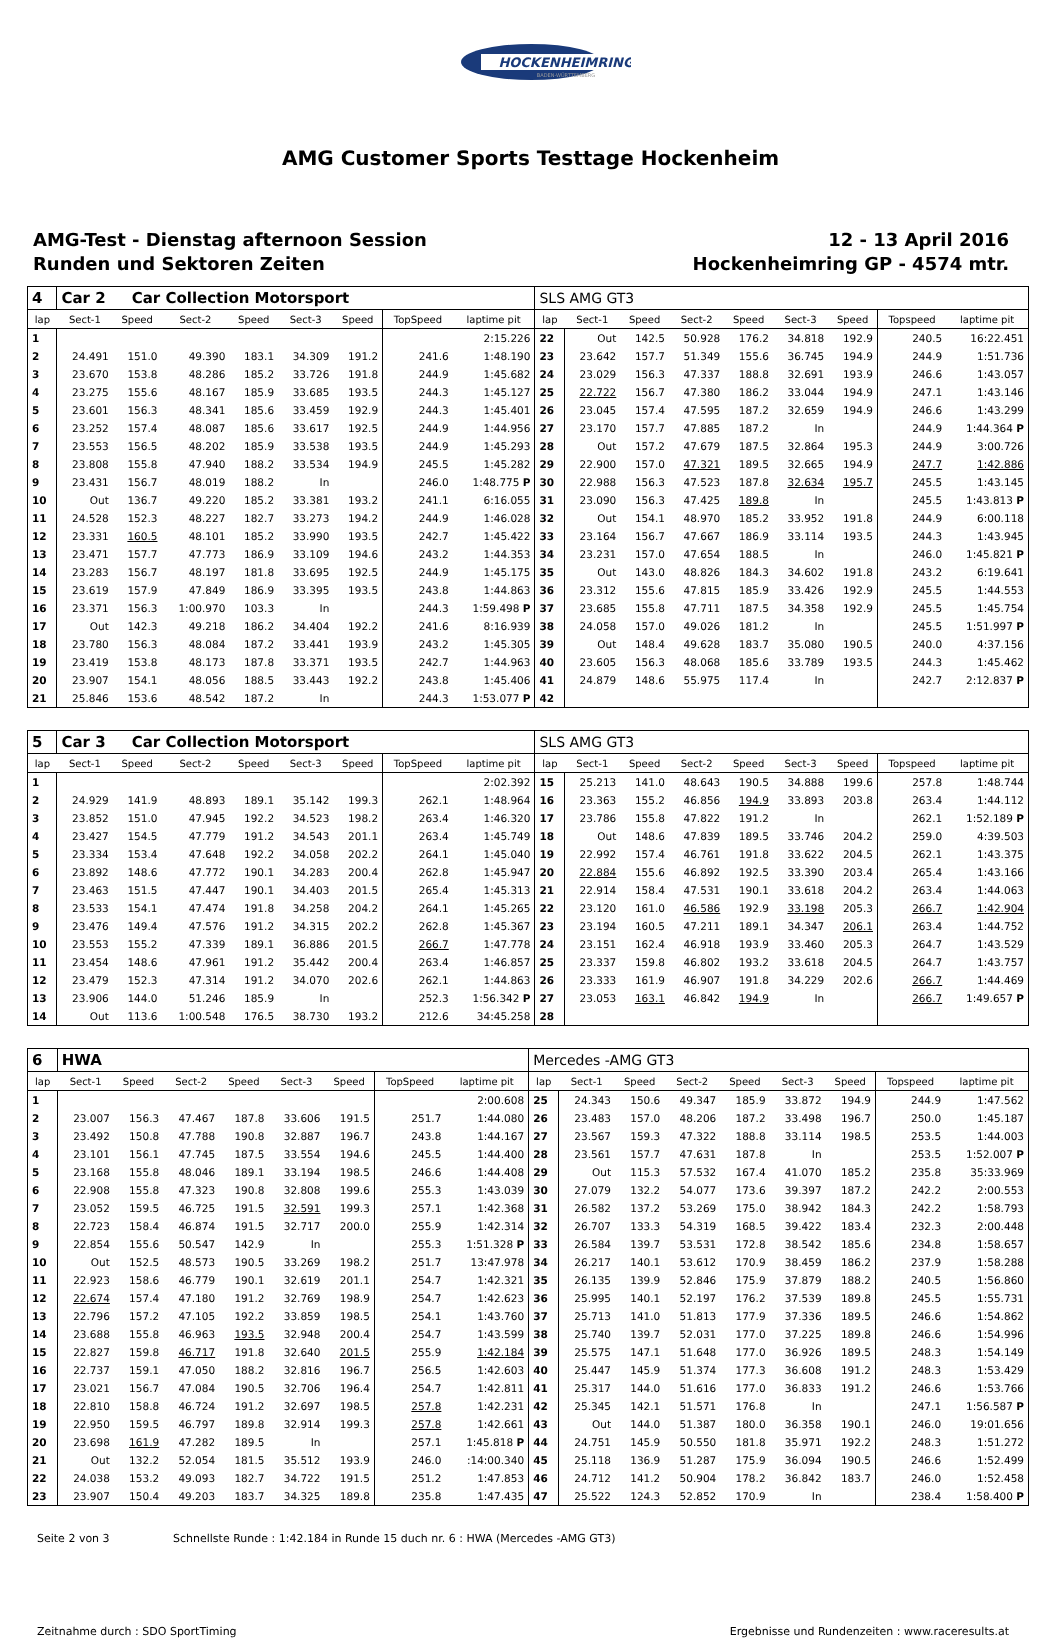HOCKENHEIMRING
BADEN-WÜRTTEMBERG
AMG Customer Sports Testtage Hockenheim
AMG-Test - Dienstag afternoon Session
Runden und Sektoren Zeiten
12 - 13 April 2016
Hockenheimring GP - 4574 mtr.
| 4 | Car 2 Car Collection Motorsport | | | | | | | | SLS AMG GT3 | | | | | | | | |
| lap | Sect-1 | Speed | Sect-2 | Speed | Sect-3 | Speed | TopSpeed | laptime pit | lap | Sect-1 | Speed | Sect-2 | Speed | Sect-3 | Speed | Topspeed | laptime pit |
| 1 | | | | | | | | 2:15.226 | 22 | Out | 142.5 | 50.928 | 176.2 | 34.818 | 192.9 | 240.5 | 16:22.451 |
| 2 | 24.491 | 151.0 | 49.390 | 183.1 | 34.309 | 191.2 | 241.6 | 1:48.190 | 23 | 23.642 | 157.7 | 51.349 | 155.6 | 36.745 | 194.9 | 244.9 | 1:51.736 |
| 3 | 23.670 | 153.8 | 48.286 | 185.2 | 33.726 | 191.8 | 244.9 | 1:45.682 | 24 | 23.029 | 156.3 | 47.337 | 188.8 | 32.691 | 193.9 | 246.6 | 1:43.057 |
| 4 | 23.275 | 155.6 | 48.167 | 185.9 | 33.685 | 193.5 | 244.3 | 1:45.127 | 25 | 22.722 | 156.7 | 47.380 | 186.2 | 33.044 | 194.9 | 247.1 | 1:43.146 |
| 5 | 23.601 | 156.3 | 48.341 | 185.6 | 33.459 | 192.9 | 244.3 | 1:45.401 | 26 | 23.045 | 157.4 | 47.595 | 187.2 | 32.659 | 194.9 | 246.6 | 1:43.299 |
| 6 | 23.252 | 157.4 | 48.087 | 185.6 | 33.617 | 192.5 | 244.9 | 1:44.956 | 27 | 23.170 | 157.7 | 47.885 | 187.2 | In | | 244.9 | 1:44.364 P |
| 7 | 23.553 | 156.5 | 48.202 | 185.9 | 33.538 | 193.5 | 244.9 | 1:45.293 | 28 | Out | 157.2 | 47.679 | 187.5 | 32.864 | 195.3 | 244.9 | 3:00.726 |
| 8 | 23.808 | 155.8 | 47.940 | 188.2 | 33.534 | 194.9 | 245.5 | 1:45.282 | 29 | 22.900 | 157.0 | 47.321 | 189.5 | 32.665 | 194.9 | 247.7 | 1:42.886 |
| 9 | 23.431 | 156.7 | 48.019 | 188.2 | In | | 246.0 | 1:48.775 P | 30 | 22.988 | 156.3 | 47.523 | 187.8 | 32.634 | 195.7 | 245.5 | 1:43.145 |
| 10 | Out | 136.7 | 49.220 | 185.2 | 33.381 | 193.2 | 241.1 | 6:16.055 | 31 | 23.090 | 156.3 | 47.425 | 189.8 | In | | 245.5 | 1:43.813 P |
| 11 | 24.528 | 152.3 | 48.227 | 182.7 | 33.273 | 194.2 | 244.9 | 1:46.028 | 32 | Out | 154.1 | 48.970 | 185.2 | 33.952 | 191.8 | 244.9 | 6:00.118 |
| 12 | 23.331 | 160.5 | 48.101 | 185.2 | 33.990 | 193.5 | 242.7 | 1:45.422 | 33 | 23.164 | 156.7 | 47.667 | 186.9 | 33.114 | 193.5 | 244.3 | 1:43.945 |
| 13 | 23.471 | 157.7 | 47.773 | 186.9 | 33.109 | 194.6 | 243.2 | 1:44.353 | 34 | 23.231 | 157.0 | 47.654 | 188.5 | In | | 246.0 | 1:45.821 P |
| 14 | 23.283 | 156.7 | 48.197 | 181.8 | 33.695 | 192.5 | 244.9 | 1:45.175 | 35 | Out | 143.0 | 48.826 | 184.3 | 34.602 | 191.8 | 243.2 | 6:19.641 |
| 15 | 23.619 | 157.9 | 47.849 | 186.9 | 33.395 | 193.5 | 243.8 | 1:44.863 | 36 | 23.312 | 155.6 | 47.815 | 185.9 | 33.426 | 192.9 | 245.5 | 1:44.553 |
| 16 | 23.371 | 156.3 | 1:00.970 | 103.3 | In | | 244.3 | 1:59.498 P | 37 | 23.685 | 155.8 | 47.711 | 187.5 | 34.358 | 192.9 | 245.5 | 1:45.754 |
| 17 | Out | 142.3 | 49.218 | 186.2 | 34.404 | 192.2 | 241.6 | 8:16.939 | 38 | 24.058 | 157.0 | 49.026 | 181.2 | In | | 245.5 | 1:51.997 P |
| 18 | 23.780 | 156.3 | 48.084 | 187.2 | 33.441 | 193.9 | 243.2 | 1:45.305 | 39 | Out | 148.4 | 49.628 | 183.7 | 35.080 | 190.5 | 240.0 | 4:37.156 |
| 19 | 23.419 | 153.8 | 48.173 | 187.8 | 33.371 | 193.5 | 242.7 | 1:44.963 | 40 | 23.605 | 156.3 | 48.068 | 185.6 | 33.789 | 193.5 | 244.3 | 1:45.462 |
| 20 | 23.907 | 154.1 | 48.056 | 188.5 | 33.443 | 192.2 | 243.8 | 1:45.406 | 41 | 24.879 | 148.6 | 55.975 | 117.4 | In | | 242.7 | 2:12.837 P |
| 21 | 25.846 | 153.6 | 48.542 | 187.2 | In | | 244.3 | 1:53.077 P | 42 | | | | | | | | |
| 5 | Car 3 Car Collection Motorsport | | | | | | | | SLS AMG GT3 | | | | | | | | |
| lap | Sect-1 | Speed | Sect-2 | Speed | Sect-3 | Speed | TopSpeed | laptime pit | lap | Sect-1 | Speed | Sect-2 | Speed | Sect-3 | Speed | Topspeed | laptime pit |
| 1 | | | | | | | | 2:02.392 | 15 | 25.213 | 141.0 | 48.643 | 190.5 | 34.888 | 199.6 | 257.8 | 1:48.744 |
| 2 | 24.929 | 141.9 | 48.893 | 189.1 | 35.142 | 199.3 | 262.1 | 1:48.964 | 16 | 23.363 | 155.2 | 46.856 | 194.9 | 33.893 | 203.8 | 263.4 | 1:44.112 |
| 3 | 23.852 | 151.0 | 47.945 | 192.2 | 34.523 | 198.2 | 263.4 | 1:46.320 | 17 | 23.786 | 155.8 | 47.822 | 191.2 | In | | 262.1 | 1:52.189 P |
| 4 | 23.427 | 154.5 | 47.779 | 191.2 | 34.543 | 201.1 | 263.4 | 1:45.749 | 18 | Out | 148.6 | 47.839 | 189.5 | 33.746 | 204.2 | 259.0 | 4:39.503 |
| 5 | 23.334 | 153.4 | 47.648 | 192.2 | 34.058 | 202.2 | 264.1 | 1:45.040 | 19 | 22.992 | 157.4 | 46.761 | 191.8 | 33.622 | 204.5 | 262.1 | 1:43.375 |
| 6 | 23.892 | 148.6 | 47.772 | 190.1 | 34.283 | 200.4 | 262.8 | 1:45.947 | 20 | 22.884 | 155.6 | 46.892 | 192.5 | 33.390 | 203.4 | 265.4 | 1:43.166 |
| 7 | 23.463 | 151.5 | 47.447 | 190.1 | 34.403 | 201.5 | 265.4 | 1:45.313 | 21 | 22.914 | 158.4 | 47.531 | 190.1 | 33.618 | 204.2 | 263.4 | 1:44.063 |
| 8 | 23.533 | 154.1 | 47.474 | 191.8 | 34.258 | 204.2 | 264.1 | 1:45.265 | 22 | 23.120 | 161.0 | 46.586 | 192.9 | 33.198 | 205.3 | 266.7 | 1:42.904 |
| 9 | 23.476 | 149.4 | 47.576 | 191.2 | 34.315 | 202.2 | 262.8 | 1:45.367 | 23 | 23.194 | 160.5 | 47.211 | 189.1 | 34.347 | 206.1 | 263.4 | 1:44.752 |
| 10 | 23.553 | 155.2 | 47.339 | 189.1 | 36.886 | 201.5 | 266.7 | 1:47.778 | 24 | 23.151 | 162.4 | 46.918 | 193.9 | 33.460 | 205.3 | 264.7 | 1:43.529 |
| 11 | 23.454 | 148.6 | 47.961 | 191.2 | 35.442 | 200.4 | 263.4 | 1:46.857 | 25 | 23.337 | 159.8 | 46.802 | 193.2 | 33.618 | 204.5 | 264.7 | 1:43.757 |
| 12 | 23.479 | 152.3 | 47.314 | 191.2 | 34.070 | 202.6 | 262.1 | 1:44.863 | 26 | 23.333 | 161.9 | 46.907 | 191.8 | 34.229 | 202.6 | 266.7 | 1:44.469 |
| 13 | 23.906 | 144.0 | 51.246 | 185.9 | In | | 252.3 | 1:56.342 P | 27 | 23.053 | 163.1 | 46.842 | 194.9 | In | | 266.7 | 1:49.657 P |
| 14 | Out | 113.6 | 1:00.548 | 176.5 | 38.730 | 193.2 | 212.6 | 34:45.258 | 28 | | | | | | | | |
| 6 | HWA | | | | | | | | Mercedes -AMG GT3 | | | | | | | | |
| lap | Sect-1 | Speed | Sect-2 | Speed | Sect-3 | Speed | TopSpeed | laptime pit | lap | Sect-1 | Speed | Sect-2 | Speed | Sect-3 | Speed | Topspeed | laptime pit |
| 1 | | | | | | | | 2:00.608 | 25 | 24.343 | 150.6 | 49.347 | 185.9 | 33.872 | 194.9 | 244.9 | 1:47.562 |
| 2 | 23.007 | 156.3 | 47.467 | 187.8 | 33.606 | 191.5 | 251.7 | 1:44.080 | 26 | 23.483 | 157.0 | 48.206 | 187.2 | 33.498 | 196.7 | 250.0 | 1:45.187 |
| 3 | 23.492 | 150.8 | 47.788 | 190.8 | 32.887 | 196.7 | 243.8 | 1:44.167 | 27 | 23.567 | 159.3 | 47.322 | 188.8 | 33.114 | 198.5 | 253.5 | 1:44.003 |
| 4 | 23.101 | 156.1 | 47.745 | 187.5 | 33.554 | 194.6 | 245.5 | 1:44.400 | 28 | 23.561 | 157.7 | 47.631 | 187.8 | In | | 253.5 | 1:52.007 P |
| 5 | 23.168 | 155.8 | 48.046 | 189.1 | 33.194 | 198.5 | 246.6 | 1:44.408 | 29 | Out | 115.3 | 57.532 | 167.4 | 41.070 | 185.2 | 235.8 | 35:33.969 |
| 6 | 22.908 | 155.8 | 47.323 | 190.8 | 32.808 | 199.6 | 255.3 | 1:43.039 | 30 | 27.079 | 132.2 | 54.077 | 173.6 | 39.397 | 187.2 | 242.2 | 2:00.553 |
| 7 | 23.052 | 159.5 | 46.725 | 191.5 | 32.591 | 199.3 | 257.1 | 1:42.368 | 31 | 26.582 | 137.2 | 53.269 | 175.0 | 38.942 | 184.3 | 242.2 | 1:58.793 |
| 8 | 22.723 | 158.4 | 46.874 | 191.5 | 32.717 | 200.0 | 255.9 | 1:42.314 | 32 | 26.707 | 133.3 | 54.319 | 168.5 | 39.422 | 183.4 | 232.3 | 2:00.448 |
| 9 | 22.854 | 155.6 | 50.547 | 142.9 | In | | 255.3 | 1:51.328 P | 33 | 26.584 | 139.7 | 53.531 | 172.8 | 38.542 | 185.6 | 234.8 | 1:58.657 |
| 10 | Out | 152.5 | 48.573 | 190.5 | 33.269 | 198.2 | 251.7 | 13:47.978 | 34 | 26.217 | 140.1 | 53.612 | 170.9 | 38.459 | 186.2 | 237.9 | 1:58.288 |
| 11 | 22.923 | 158.6 | 46.779 | 190.1 | 32.619 | 201.1 | 254.7 | 1:42.321 | 35 | 26.135 | 139.9 | 52.846 | 175.9 | 37.879 | 188.2 | 240.5 | 1:56.860 |
| 12 | 22.674 | 157.4 | 47.180 | 191.2 | 32.769 | 198.9 | 254.7 | 1:42.623 | 36 | 25.995 | 140.1 | 52.197 | 176.2 | 37.539 | 189.8 | 245.5 | 1:55.731 |
| 13 | 22.796 | 157.2 | 47.105 | 192.2 | 33.859 | 198.5 | 254.1 | 1:43.760 | 37 | 25.713 | 141.0 | 51.813 | 177.9 | 37.336 | 189.5 | 246.6 | 1:54.862 |
| 14 | 23.688 | 155.8 | 46.963 | 193.5 | 32.948 | 200.4 | 254.7 | 1:43.599 | 38 | 25.740 | 139.7 | 52.031 | 177.0 | 37.225 | 189.8 | 246.6 | 1:54.996 |
| 15 | 22.827 | 159.8 | 46.717 | 191.8 | 32.640 | 201.5 | 255.9 | 1:42.184 | 39 | 25.575 | 147.1 | 51.648 | 177.0 | 36.926 | 189.5 | 248.3 | 1:54.149 |
| 16 | 22.737 | 159.1 | 47.050 | 188.2 | 32.816 | 196.7 | 256.5 | 1:42.603 | 40 | 25.447 | 145.9 | 51.374 | 177.3 | 36.608 | 191.2 | 248.3 | 1:53.429 |
| 17 | 23.021 | 156.7 | 47.084 | 190.5 | 32.706 | 196.4 | 254.7 | 1:42.811 | 41 | 25.317 | 144.0 | 51.616 | 177.0 | 36.833 | 191.2 | 246.6 | 1:53.766 |
| 18 | 22.810 | 158.8 | 46.724 | 191.2 | 32.697 | 198.5 | 257.8 | 1:42.231 | 42 | 25.345 | 142.1 | 51.571 | 176.8 | In | | 247.1 | 1:56.587 P |
| 19 | 22.950 | 159.5 | 46.797 | 189.8 | 32.914 | 199.3 | 257.8 | 1:42.661 | 43 | Out | 144.0 | 51.387 | 180.0 | 36.358 | 190.1 | 246.0 | 19:01.656 |
| 20 | 23.698 | 161.9 | 47.282 | 189.5 | In | | 257.1 | 1:45.818 P | 44 | 24.751 | 145.9 | 50.550 | 181.8 | 35.971 | 192.2 | 248.3 | 1:51.272 |
| 21 | Out | 132.2 | 52.054 | 181.5 | 35.512 | 193.9 | 246.0 | :14:00.340 | 45 | 25.118 | 136.9 | 51.287 | 175.9 | 36.094 | 190.5 | 246.6 | 1:52.499 |
| 22 | 24.038 | 153.2 | 49.093 | 182.7 | 34.722 | 191.5 | 251.2 | 1:47.853 | 46 | 24.712 | 141.2 | 50.904 | 178.2 | 36.842 | 183.7 | 246.0 | 1:52.458 |
| 23 | 23.907 | 150.4 | 49.203 | 183.7 | 34.325 | 189.8 | 235.8 | 1:47.435 | 47 | 25.522 | 124.3 | 52.852 | 170.9 | In | | 238.4 | 1:58.400 P |
Seite 2 von 3 Schnellste Runde : 1:42.184 in Runde 15 duch nr. 6 : HWA (Mercedes -AMG GT3)
Zeitnahme durch : SDO SportTiming Ergebnisse und Rundenzeiten : www.raceresults.at